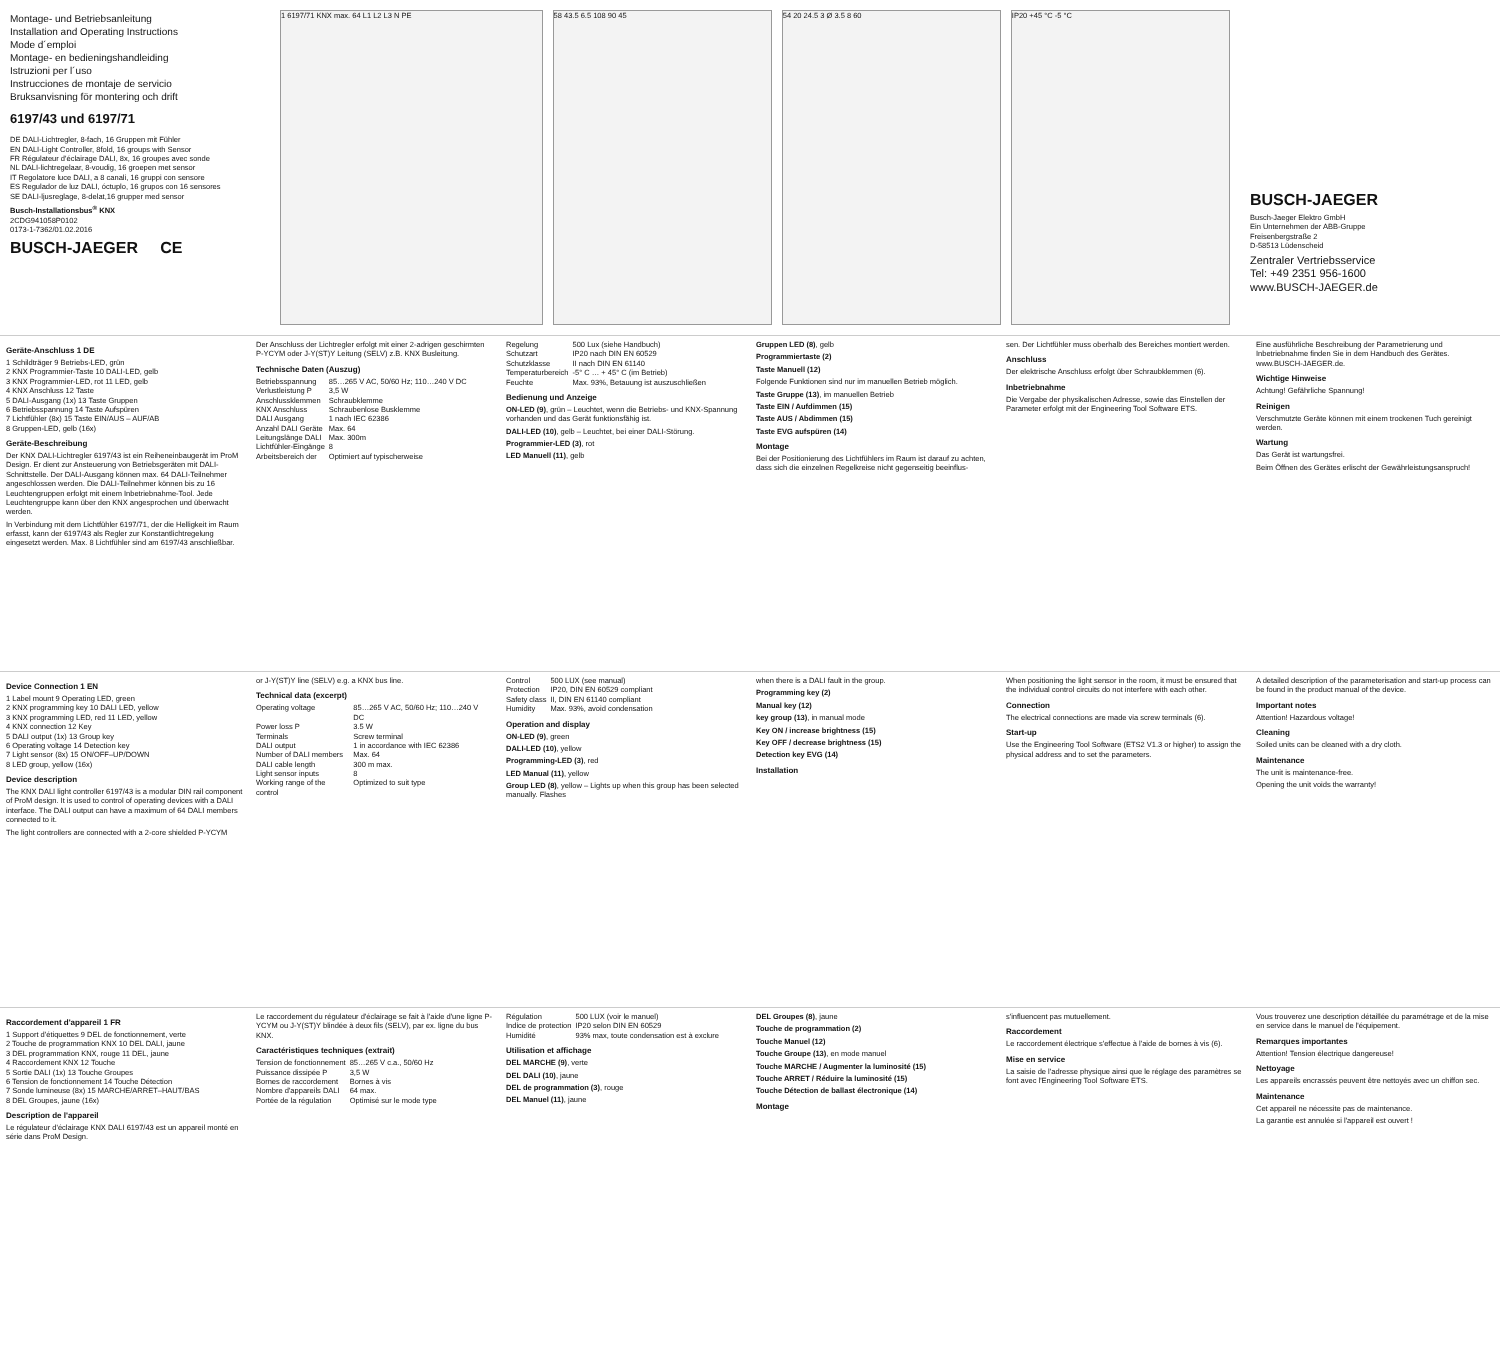Montage- und Betriebsanleitung
Installation and Operating Instructions
Mode d´emploi
Montage- en bedieningshandleiding
Istruzioni per l´uso
Instrucciones de montaje de servicio
Bruksanvisning för montering och drift
6197/43 und 6197/71
DE DALI-Lichtregler, 8-fach, 16 Gruppen mit Fühler
EN DALI-Light Controller, 8fold, 16 groups with Sensor
FR Régulateur d'éclairage DALI, 8x, 16 groupes avec sonde
NL DALI-lichtregelaar, 8-voudig, 16 groepen met sensor
IT Regolatore luce DALI, a 8 canali, 16 gruppi con sensore
ES Regulador de luz DALI, óctuplo, 16 grupos con 16 sensores
SE DALI-ljusreglage, 8-delat,16 grupper med sensor
Busch-Installationsbus<sup>®</sup> KNX
2CDG941058P0102
0173-1-7362/01.02.2016
BUSCH-JAEGER CE
1 6197/71 KNX max. 64 L1 L2 L3 N PE
58 43.5 6.5 108 90 45 54 20 24.5 3 Ø 3.5 8 60 IP20 +45 °C -5 °C
BUSCH-JAEGER
Busch-Jaeger Elektro GmbH
Ein Unternehmen der ABB-Gruppe
Freisenbergstraße 2
D-58513 Lüdenscheid
Zentraler Vertriebsservice
Tel: +49 2351 956-1600
www.BUSCH-JAEGER.de
Geräte-Anschluss 1 DE
1 Schildträger 9 Betriebs-LED, grün
2 KNX Programmier-Taste 10 DALI-LED, gelb
3 KNX Programmier-LED, rot 11 LED, gelb
4 KNX Anschluss 12 Taste
5 DALI-Ausgang (1x) 13 Taste Gruppen
6 Betriebsspannung 14 Taste Aufspüren
7 Lichtfühler (8x) 15 Taste EIN/AUS – AUF/AB
8 Gruppen-LED, gelb (16x)
Geräte-Beschreibung
Der KNX DALI-Lichtregler 6197/43 ist ein Reiheneinbaugerät im ProM Design. Er dient zur Ansteuerung von Betriebsgeräten mit DALI-Schnittstelle. Der DALI-Ausgang können max. 64 DALI-Teilnehmer angeschlossen werden. Die DALI-Teilnehmer können bis zu 16 Leuchtengruppen erfolgt mit einem Inbetriebnahme-Tool. Jede Leuchtengruppe kann über den KNX angesprochen und überwacht werden.
In Verbindung mit dem Lichtfühler 6197/71, der die Helligkeit im Raum erfasst, kann der 6197/43 als Regler zur Konstantlichtregelung eingesetzt werden. Max. 8 Lichtfühler sind am 6197/43 anschließbar.
Der Anschluss der Lichtregler erfolgt mit einer 2-adrigen geschirmten P-YCYM oder J-Y(ST)Y Leitung (SELV) z.B. KNX Busleitung.
Technische Daten (Auszug)
| Betriebsspannung | 85…265 V AC, 50/60 Hz; 110…240 V DC |
| Verlustleistung P | 3,5 W |
| Anschlussklemmen | Schraubklemme |
| KNX Anschluss | Schraubenlose Busklemme |
| DALI Ausgang | 1 nach IEC 62386 |
| Anzahl DALI Geräte | Max. 64 |
| Leitungslänge DALI | Max. 300m |
| Lichtfühler-Eingänge | 8 |
| Arbeitsbereich der | Optimiert auf typischerweise |
| Regelung | 500 Lux (siehe Handbuch) |
| Schutzart | IP20 nach DIN EN 60529 |
| Schutzklasse | II nach DIN EN 61140 |
| Temperaturbereich | -5° C … + 45° C (im Betrieb) |
| Feuchte | Max. 93%, Betauung ist auszuschließen |
Bedienung und Anzeige
ON-LED (9), grün – Leuchtet, wenn die Betriebs- und KNX-Spannung vorhanden und das Gerät funktionsfähig ist.
DALI-LED (10), gelb – Leuchtet, bei einer DALI-Störung.
Programmier-LED (3), rot
LED Manuell (11), gelb
Gruppen LED (8), gelb
Programmiertaste (2)
Taste Manuell (12)
Folgende Funktionen sind nur im manuellen Betrieb möglich.
Taste Gruppe (13), im manuellen Betrieb
Taste EIN / Aufdimmen (15)
Taste AUS / Abdimmen (15)
Taste EVG aufspüren (14)
Montage
Bei der Positionierung des Lichtfühlers im Raum ist darauf zu achten, dass sich die einzelnen Regelkreise nicht gegenseitig beeinflus-
sen. Der Lichtfühler muss oberhalb des Bereiches montiert werden.
Anschluss
Der elektrische Anschluss erfolgt über Schraubklemmen (6).
Inbetriebnahme
Die Vergabe der physikalischen Adresse, sowie das Einstellen der Parameter erfolgt mit der Engineering Tool Software ETS.
Eine ausführliche Beschreibung der Parametrierung und Inbetriebnahme finden Sie in dem Handbuch des Gerätes. www.BUSCH-JAEGER.de.
Wichtige Hinweise
Achtung! Gefährliche Spannung!
Reinigen
Verschmutzte Geräte können mit einem trockenen Tuch gereinigt werden.
Wartung
Das Gerät ist wartungsfrei.
Beim Öffnen des Gerätes erlischt der Gewährleistungsanspruch!
Device Connection 1 EN
1 Label mount 9 Operating LED, green
2 KNX programming key 10 DALI LED, yellow
3 KNX programming LED, red 11 LED, yellow
4 KNX connection 12 Key
5 DALI output (1x) 13 Group key
6 Operating voltage 14 Detection key
7 Light sensor (8x) 15 ON/OFF–UP/DOWN
8 LED group, yellow (16x)
Device description
The KNX DALI light controller 6197/43 is a modular DIN rail component of ProM design. It is used to control of operating devices with a DALI interface. The DALI output can have a maximum of 64 DALI members connected to it.
The light controllers are connected with a 2-core shielded P-YCYM
or J-Y(ST)Y line (SELV) e.g. a KNX bus line.
Technical data (excerpt)
| Operating voltage | 85…265 V AC, 50/60 Hz; 110…240 V DC |
| Power loss P | 3.5 W |
| Terminals | Screw terminal |
| DALI output | 1 in accordance with IEC 62386 |
| Number of DALI members | Max. 64 |
| DALI cable length | 300 m max. |
| Light sensor inputs | 8 |
| Working range of the control | Optimized to suit type |
| Control | 500 LUX (see manual) |
| Protection | IP20, DIN EN 60529 compliant |
| Safety class | II, DIN EN 61140 compliant |
| Humidity | Max. 93%, avoid condensation |
Operation and display
ON-LED (9), green
DALI-LED (10), yellow
Programming-LED (3), red
LED Manual (11), yellow
Group LED (8), yellow – Lights up when this group has been selected manually. Flashes
when there is a DALI fault in the group.
Programming key (2)
Manual key (12)
key group (13), in manual mode
Key ON / increase brightness (15)
Key OFF / decrease brightness (15)
Detection key EVG (14)
Installation
When positioning the light sensor in the room, it must be ensured that the individual control circuits do not interfere with each other.
Connection
The electrical connections are made via screw terminals (6).
Start-up
Use the Engineering Tool Software (ETS2 V1.3 or higher) to assign the physical address and to set the parameters.
A detailed description of the parameterisation and start-up process can be found in the product manual of the device.
Important notes
Attention! Hazardous voltage!
Cleaning
Soiled units can be cleaned with a dry cloth.
Maintenance
The unit is maintenance-free.
Opening the unit voids the warranty!
Raccordement d'appareil 1 FR
1 Support d'étiquettes 9 DEL de fonctionnement, verte
2 Touche de programmation KNX 10 DEL DALI, jaune
3 DEL programmation KNX, rouge 11 DEL, jaune
4 Raccordement KNX 12 Touche
5 Sortie DALI (1x) 13 Touche Groupes
6 Tension de fonctionnement 14 Touche Détection
7 Sonde lumineuse (8x) 15 MARCHE/ARRET–HAUT/BAS
8 DEL Groupes, jaune (16x)
Description de l'appareil
Le régulateur d'éclairage KNX DALI 6197/43 est un appareil monté en série dans ProM Design.
Le raccordement du régulateur d'éclairage se fait à l'aide d'une ligne P-YCYM ou J-Y(ST)Y blindée à deux fils (SELV), par ex. ligne du bus KNX.
Caractéristiques techniques (extrait)
| Tension de fonctionnement | 85…265 V c.a., 50/60 Hz |
| Puissance dissipée P | 3,5 W |
| Bornes de raccordement | Bornes à vis |
| Nombre d'appareils DALI | 64 max. |
| Portée de la régulation | Optimisé sur le mode type |
| Régulation | 500 LUX (voir le manuel) |
| Indice de protection | IP20 selon DIN EN 60529 |
| Humidité | 93% max, toute condensation est à exclure |
Utilisation et affichage
DEL MARCHE (9), verte
DEL DALI (10), jaune
DEL de programmation (3), rouge
DEL Manuel (11), jaune
DEL Groupes (8), jaune
Touche de programmation (2)
Touche Manuel (12)
Touche Groupe (13), en mode manuel
Touche MARCHE / Augmenter la luminosité (15)
Touche ARRET / Réduire la luminosité (15)
Touche Détection de ballast électronique (14)
Montage
s'influencent pas mutuellement.
Raccordement
Le raccordement électrique s'effectue à l'aide de bornes à vis (6).
Mise en service
La saisie de l'adresse physique ainsi que le réglage des paramètres se font avec l'Engineering Tool Software ETS.
Vous trouverez une description détaillée du paramétrage et de la mise en service dans le manuel de l'équipement.
Remarques importantes
Attention! Tension électrique dangereuse!
Nettoyage
Les appareils encrassés peuvent être nettoyés avec un chiffon sec.
Maintenance
Cet appareil ne nécessite pas de maintenance.
La garantie est annulée si l'appareil est ouvert !